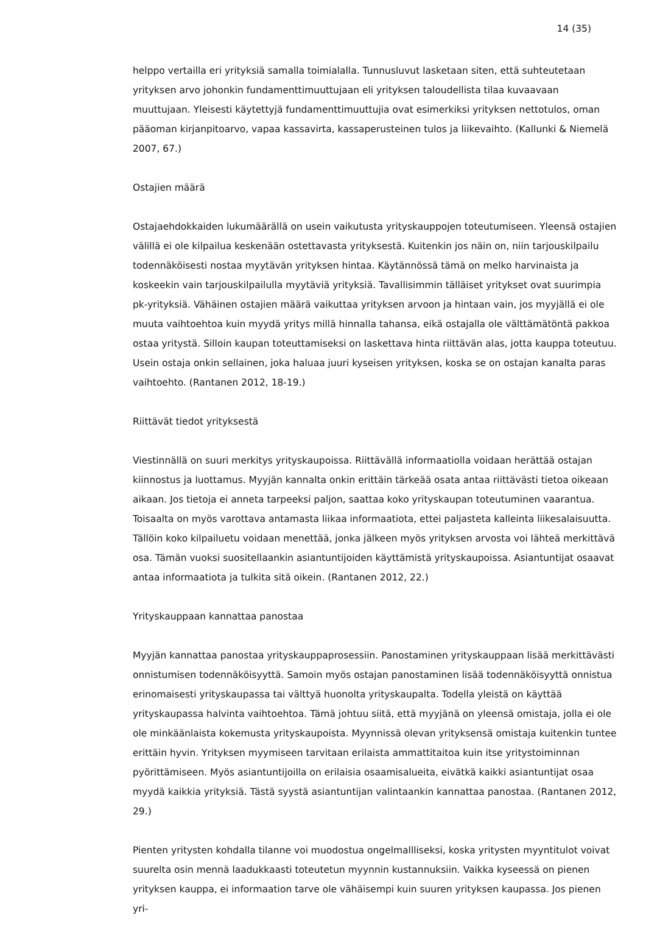14 (35)
helppo vertailla eri yrityksiä samalla toimialalla. Tunnusluvut lasketaan siten, että suhteutetaan yrityksen arvo johonkin fundamenttimuuttujaan eli yrityksen taloudellista tilaa kuvaavaan muuttujaan. Yleisesti käytettyjä fundamenttimuuttujia ovat esimerkiksi yrityksen nettotulos, oman pääoman kirjanpitoarvo, vapaa kassavirta, kassaperusteinen tulos ja liikevaihto. (Kallunki & Niemelä 2007, 67.)
Ostajien määrä
Ostajaehdokkaiden lukumäärällä on usein vaikutusta yrityskauppojen toteutumiseen. Yleensä ostajien välillä ei ole kilpailua keskenään ostettavasta yrityksestä. Kuitenkin jos näin on, niin tarjouskilpailu todennäköisesti nostaa myytävän yrityksen hintaa. Käytännössä tämä on melko harvinaista ja koskeekin vain tarjouskilpailulla myytäviä yrityksiä. Tavallisimmin tälläiset yritykset ovat suurimpia pk-yrityksiä. Vähäinen ostajien määrä vaikuttaa yrityksen arvoon ja hintaan vain, jos myyjällä ei ole muuta vaihtoehtoa kuin myydä yritys millä hinnalla tahansa, eikä ostajalla ole välttämätöntä pakkoa ostaa yritystä. Silloin kaupan toteuttamiseksi on laskettava hinta riittävän alas, jotta kauppa toteutuu. Usein ostaja onkin sellainen, joka haluaa juuri kyseisen yrityksen, koska se on ostajan kanalta paras vaihtoehto. (Rantanen 2012, 18-19.)
Riittävät tiedot yrityksestä
Viestinnällä on suuri merkitys yrityskaupoissa. Riittävällä informaatiolla voidaan herättää ostajan kiinnostus ja luottamus. Myyjän kannalta onkin erittäin tärkeää osata antaa riittävästi tietoa oikeaan aikaan. Jos tietoja ei anneta tarpeeksi paljon, saattaa koko yrityskaupan toteutuminen vaarantua. Toisaalta on myös varottava antamasta liikaa informaatiota, ettei paljasteta kalleinta liikesalaisuutta. Tällöin koko kilpailuetu voidaan menettää, jonka jälkeen myös yrityksen arvosta voi lähteä merkittävä osa. Tämän vuoksi suositellaankin asiantuntijoiden käyttämistä yrityskaupoissa. Asiantuntijat osaavat antaa informaatiota ja tulkita sitä oikein. (Rantanen 2012, 22.)
Yrityskauppaan kannattaa panostaa
Myyjän kannattaa panostaa yrityskauppaprosessiin. Panostaminen yrityskauppaan lisää merkittävästi onnistumisen todennäköisyyttä. Samoin myös ostajan panostaminen lisää todennäköisyyttä onnistua erinomaisesti yrityskaupassa tai välttyä huonolta yrityskaupalta. Todella yleistä on käyttää yrityskaupassa halvinta vaihtoehtoa. Tämä johtuu siitä, että myyjänä on yleensä omistaja, jolla ei ole ole minkäänlaista kokemusta yrityskaupoista. Myynnissä olevan yrityksensä omistaja kuitenkin tuntee erittäin hyvin. Yrityksen myymiseen tarvitaan erilaista ammattitaitoa kuin itse yritystoiminnan pyörittämiseen. Myös asiantuntijoilla on erilaisia osaamisalueita, eivätkä kaikki asiantuntijat osaa myydä kaikkia yrityksiä. Tästä syystä asiantuntijan valintaankin kannattaa panostaa. (Rantanen 2012, 29.)
Pienten yritysten kohdalla tilanne voi muodostua ongelmallliseksi, koska yritysten myyntitulot voivat suurelta osin mennä laadukkaasti toteutetun myynnin kustannuksiin. Vaikka kyseessä on pienen yrityksen kauppa, ei informaation tarve ole vähäisempi kuin suuren yrityksen kaupassa. Jos pienen yri-